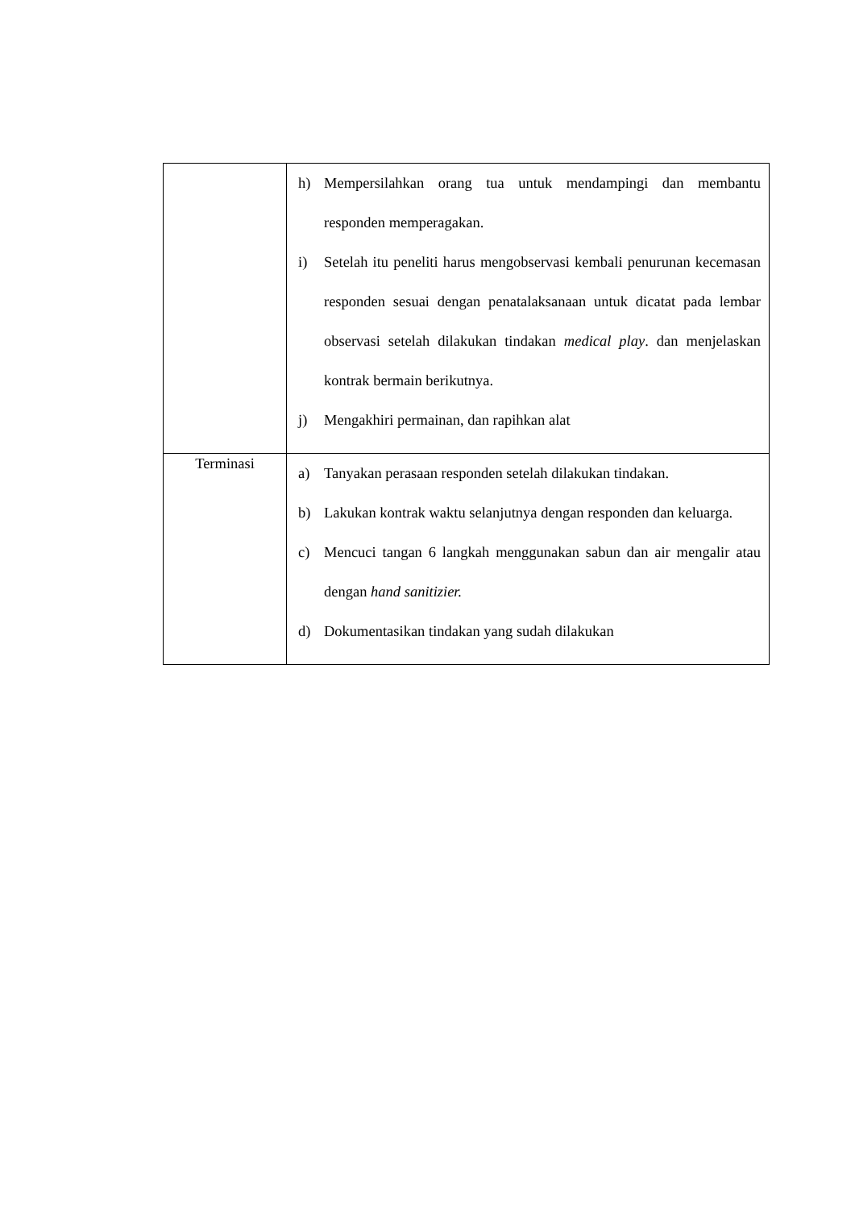| | h) Mempersilahkan orang tua untuk mendampingi dan membantu responden memperagakan. i) Setelah itu peneliti harus mengobservasi kembali penurunan kecemasan responden sesuai dengan penatalaksanaan untuk dicatat pada lembar observasi setelah dilakukan tindakan medical play . dan menjelaskan kontrak bermain berikutnya. j) Mengakhiri permainan, dan rapihkan alat |
| Terminasi | a) Tanyakan perasaan responden setelah dilakukan tindakan. b) Lakukan kontrak waktu selanjutnya dengan responden dan keluarga. c) Mencuci tangan 6 langkah menggunakan sabun dan air mengalir atau dengan hand sanitizier. d) Dokumentasikan tindakan yang sudah dilakukan |